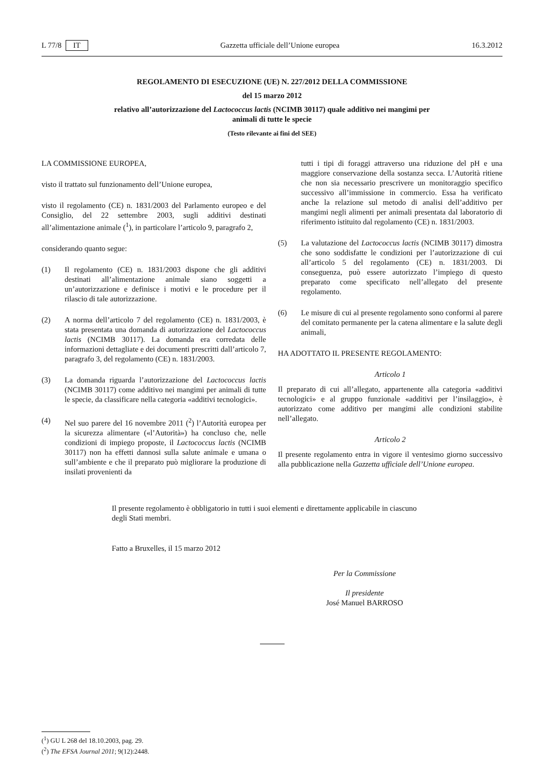L 77/8 IT Gazzetta ufficiale dell’Unione europea 16.3.2012
REGOLAMENTO DI ESECUZIONE (UE) N. 227/2012 DELLA COMMISSIONE
del 15 marzo 2012
relativo all’autorizzazione del Lactococcus lactis (NCIMB 30117) quale additivo nei mangimi per
animali di tutte le specie
(Testo rilevante ai fini del SEE)
LA COMMISSIONE EUROPEA,
visto il trattato sul funzionamento dell’Unione europea,
visto il regolamento (CE) n. 1831/2003 del Parlamento europeo e del Consiglio, del 22 settembre 2003, sugli additivi destinati all’alimentazione animale (<sup>1</sup>), in particolare l’articolo 9, paragrafo 2,
considerando quanto segue:
(1) Il regolamento (CE) n. 1831/2003 dispone che gli additivi destinati all’alimentazione animale siano soggetti a un’autorizzazione e definisce i motivi e le procedure per il rilascio di tale autorizzazione.
(2) A norma dell’articolo 7 del regolamento (CE) n. 1831/2003, è stata presentata una domanda di autorizzazione del Lactococcus lactis (NCIMB 30117). La domanda era corredata delle informazioni dettagliate e dei documenti prescritti dall’articolo 7, paragrafo 3, del regolamento (CE) n. 1831/2003.
(3) La domanda riguarda l’autorizzazione del Lactococcus lactis (NCIMB 30117) come additivo nei mangimi per animali di tutte le specie, da classificare nella categoria «additivi tecnologici».
(4) Nel suo parere del 16 novembre 2011 (<sup>2</sup>) l’Autorità europea per la sicurezza alimentare («l’Autorità») ha concluso che, nelle condizioni di impiego proposte, il Lactococcus lactis (NCIMB 30117) non ha effetti dannosi sulla salute animale e umana o sull’ambiente e che il preparato può migliorare la produzione di insilati provenienti da
tutti i tipi di foraggi attraverso una riduzione del pH e una maggiore conservazione della sostanza secca. L’Autorità ritiene che non sia necessario prescrivere un monitoraggio specifico successivo all’immissione in commercio. Essa ha verificato anche la relazione sul metodo di analisi dell’additivo per mangimi negli alimenti per animali presentata dal laboratorio di riferimento istituito dal regolamento (CE) n. 1831/2003.
(5) La valutazione del Lactococcus lactis (NCIMB 30117) dimostra che sono soddisfatte le condizioni per l’autorizzazione di cui all’articolo 5 del regolamento (CE) n. 1831/2003. Di conseguenza, può essere autorizzato l’impiego di questo preparato come specificato nell’allegato del presente regolamento.
(6) Le misure di cui al presente regolamento sono conformi al parere del comitato permanente per la catena alimentare e la salute degli animali,
HA ADOTTATO IL PRESENTE REGOLAMENTO:
Articolo 1
Il preparato di cui all’allegato, appartenente alla categoria «additivi tecnologici» e al gruppo funzionale «additivi per l’insilaggio», è autorizzato come additivo per mangimi alle condizioni stabilite nell’allegato.
Articolo 2
Il presente regolamento entra in vigore il ventesimo giorno successivo alla pubblicazione nella Gazzetta ufficiale dell’Unione europea.
Il presente regolamento è obbligatorio in tutti i suoi elementi e direttamente applicabile in ciascuno degli Stati membri.
Fatto a Bruxelles, il 15 marzo 2012
Per la Commissione
Il presidente
José Manuel BARROSO
(<sup>1</sup>) GU L 268 del 18.10.2003, pag. 29.
(<sup>2</sup>) The EFSA Journal 2011; 9(12):2448.